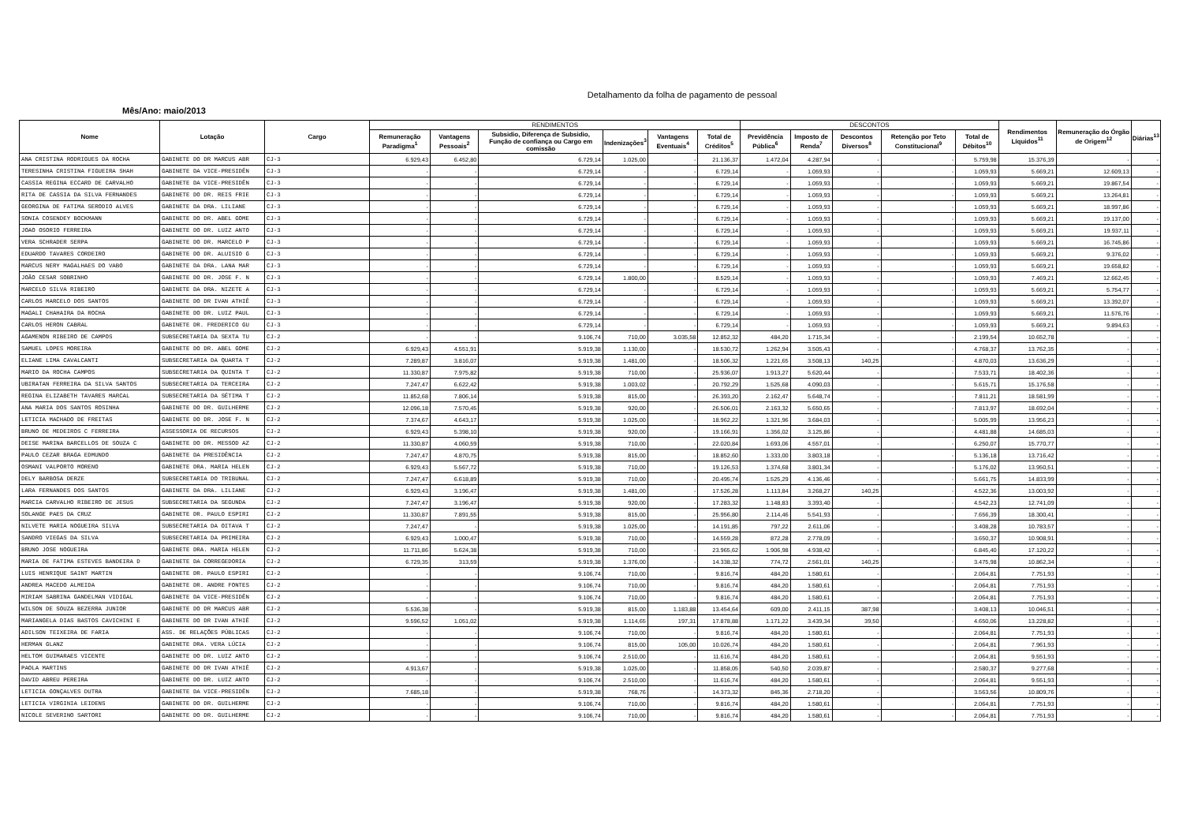Detalhamento da folha de pagamento de pessoal
Mês/Ano: maio/2013
| Nome | Lotação | Cargo | RENDIMENTOS | | | | | | DESCONTOS | | | | | Rendimentos Líquidos<sup>11</sup> | Remuneração do Órgão de Origem<sup>12</sup> | Diárias<sup>13</sup> |
| --- | --- | --- | --- | --- | --- | --- | --- | --- | --- | --- | --- | --- | --- | --- | --- | --- |
| | | | Remuneração Paradigma<sup>1</sup> | Vantagens Pessoais<sup>2</sup> | Subsidio, Diferença de Subsidio, Função de confiança ou Cargo em comissão | Indenizações<sup>3</sup> | Vantagens Eventuais<sup>4</sup> | Total de Créditos<sup>5</sup> | Previdência Pública<sup>6</sup> | Imposto de Renda<sup>7</sup> | Descontos Diversos<sup>8</sup> | Retenção por Teto Constitucional<sup>9</sup> | Total de Débitos<sup>10</sup> | | | |
| ANA CRISTINA RODRIGUES DA ROCHA | GABINETE DO DR MARCUS ABR | CJ-3 | 6.929,43 | 6.452,80 | 6.729,14 | 1.025,00 | - | 21.136,37 | 1.472,04 | 4.287,94 | - | - | 5.759,98 | 15.376,39 | - | - |
| TERESINHA CRISTINA FIGUEIRA SHAH | GABINETE DA VICE-PRESIDÊN | CJ-3 | - | - | 6.729,14 | - | - | 6.729,14 | - | 1.059,93 | - | - | 1.059,93 | 5.669,21 | 12.609,13 | - |
| CASSIA REGINA ECCARD DE CARVALHO | GABINETE DA VICE-PRESIDÊN | CJ-3 | - | - | 6.729,14 | - | - | 6.729,14 | - | 1.059,93 | - | - | 1.059,93 | 5.669,21 | 19.867,54 | - |
| RITA DE CASSIA DA SILVA FERNANDES | GABINETE DO DR. REIS FRIE | CJ-3 | - | - | 6.729,14 | - | - | 6.729,14 | - | 1.059,93 | - | - | 1.059,93 | 5.669,21 | 13.264,81 | - |
| GEORGINA DE FATIMA SERODIO ALVES | GABINETE DA DRA. LILIANE | CJ-3 | - | - | 6.729,14 | - | - | 6.729,14 | - | 1.059,93 | - | - | 1.059,93 | 5.669,21 | 18.997,86 | - |
| SONIA COSENDEY BOCKMANN | GABINETE DO DR. ABEL GOME | CJ-3 | - | - | 6.729,14 | - | - | 6.729,14 | - | 1.059,93 | - | - | 1.059,93 | 5.669,21 | 19.137,00 | - |
| JOAO OSORIO FERREIRA | GABINETE DO DR. LUIZ ANTO | CJ-3 | - | - | 6.729,14 | - | - | 6.729,14 | - | 1.059,93 | - | - | 1.059,93 | 5.669,21 | 19.937,11 | - |
| VERA SCHRADER SERPA | GABINETE DO DR. MARCELO P | CJ-3 | - | - | 6.729,14 | - | - | 6.729,14 | - | 1.059,93 | - | - | 1.059,93 | 5.669,21 | 16.745,86 | - |
| EDUARDO TAVARES CORDEIRO | GABINETE DO DR. ALUISIO G | CJ-3 | - | - | 6.729,14 | - | - | 6.729,14 | - | 1.059,93 | - | - | 1.059,93 | 5.669,21 | 9.376,02 | - |
| MARCUS NERY MAGALHAES DO VABO | GABINETE DA DRA. LANA MAR | CJ-3 | - | - | 6.729,14 | - | - | 6.729,14 | - | 1.059,93 | - | - | 1.059,93 | 5.669,21 | 19.658,82 | - |
| JOÃO CESAR SOBRINHO | GABINETE DO DR. JOSE F. N | CJ-3 | - | - | 6.729,14 | 1.800,00 | - | 8.529,14 | - | 1.059,93 | - | - | 1.059,93 | 7.469,21 | 12.662,45 | - |
| MARCELO SILVA RIBEIRO | GABINETE DA DRA. NIZETE A | CJ-3 | - | - | 6.729,14 | - | - | 6.729,14 | - | 1.059,93 | - | - | 1.059,93 | 5.669,21 | 5.754,77 | - |
| CARLOS MARCELO DOS SANTOS | GABINETE DO DR IVAN ATHIÊ | CJ-3 | - | - | 6.729,14 | - | - | 6.729,14 | - | 1.059,93 | - | - | 1.059,93 | 5.669,21 | 13.392,07 | - |
| MAGALI CHAHAIRA DA ROCHA | GABINETE DO DR. LUIZ PAUL | CJ-3 | - | - | 6.729,14 | - | - | 6.729,14 | - | 1.059,93 | - | - | 1.059,93 | 5.669,21 | 11.576,76 | - |
| CARLOS HERON CABRAL | GABINETE DR. FREDERICO GU | CJ-3 | - | - | 6.729,14 | - | - | 6.729,14 | - | 1.059,93 | - | - | 1.059,93 | 5.669,21 | 9.894,63 | - |
| AGAMENON RIBEIRO DE CAMPOS | SUBSECRETARIA DA SEXTA TU | CJ-2 | - | - | 9.106,74 | 710,00 | 3.035,58 | 12.852,32 | 484,20 | 1.715,34 | - | - | 2.199,54 | 10.652,78 | - | - |
| SAMUEL LOPES MOREIRA | GABINETE DO DR. ABEL GOME | CJ-2 | 6.929,43 | 4.551,91 | 5.919,38 | 1.130,00 | - | 18.530,72 | 1.262,94 | 3.505,43 | - | - | 4.768,37 | 13.762,35 | - | - |
| ELIANE LIMA CAVALCANTI | SUBSECRETARIA DA QUARTA T | CJ-2 | 7.289,87 | 3.816,07 | 5.919,38 | 1.481,00 | - | 18.506,32 | 1.221,65 | 3.508,13 | 140,25 | - | 4.870,03 | 13.636,29 | - | - |
| MARIO DA ROCHA CAMPOS | SUBSECRETARIA DA QUINTA T | CJ-2 | 11.330,87 | 7.975,82 | 5.919,38 | 710,00 | - | 25.936,07 | 1.913,27 | 5.620,44 | - | - | 7.533,71 | 18.402,36 | - | - |
| UBIRATAN FERREIRA DA SILVA SANTOS | SUBSECRETARIA DA TERCEIRA | CJ-2 | 7.247,47 | 6.622,42 | 5.919,38 | 1.003,02 | - | 20.792,29 | 1.525,68 | 4.090,03 | - | - | 5.615,71 | 15.176,58 | - | - |
| REGINA ELIZABETH TAVARES MARCAL | SUBSECRETARIA DA SÉTIMA T | CJ-2 | 11.852,68 | 7.806,14 | 5.919,38 | 815,00 | - | 26.393,20 | 2.162,47 | 5.648,74 | - | - | 7.811,21 | 18.581,99 | - | - |
| ANA MARIA DOS SANTOS ROSINHA | GABINETE DO DR. GUILHERME | CJ-2 | 12.096,18 | 7.570,45 | 5.919,38 | 920,00 | - | 26.506,01 | 2.163,32 | 5.650,65 | - | - | 7.813,97 | 18.692,04 | - | - |
| LETICIA MACHADO DE FREITAS | GABINETE DO DR. JOSE F. N | CJ-2 | 7.374,67 | 4.643,17 | 5.919,38 | 1.025,00 | - | 18.962,22 | 1.321,96 | 3.684,03 | - | - | 5.005,99 | 13.956,23 | - | - |
| BRUNO DE MEDEIROS C FERREIRA | ASSESSORIA DE RECURSOS | CJ-2 | 6.929,43 | 5.398,10 | 5.919,38 | 920,00 | - | 19.166,91 | 1.356,02 | 3.125,86 | - | - | 4.481,88 | 14.685,03 | - | - |
| DEISE MARINA BARCELLOS DE SOUZA C | GABINETE DO DR. MESSOD AZ | CJ-2 | 11.330,87 | 4.060,59 | 5.919,38 | 710,00 | - | 22.020,84 | 1.693,06 | 4.557,01 | - | - | 6.250,07 | 15.770,77 | - | - |
| PAULO CEZAR BRAGA EDMUNDO | GABINETE DA PRESIDÊNCIA | CJ-2 | 7.247,47 | 4.870,75 | 5.919,38 | 815,00 | - | 18.852,60 | 1.333,00 | 3.803,18 | - | - | 5.136,18 | 13.716,42 | - | - |
| OSMANI VALPORTO MORENO | GABINETE DRA. MARIA HELEN | CJ-2 | 6.929,43 | 5.567,72 | 5.919,38 | 710,00 | - | 19.126,53 | 1.374,68 | 3.801,34 | - | - | 5.176,02 | 13.950,51 | - | - |
| DELY BARBOSA DERZE | SUBSECRETARIA DO TRIBUNAL | CJ-2 | 7.247,47 | 6.618,89 | 5.919,38 | 710,00 | - | 20.495,74 | 1.525,29 | 4.136,46 | - | - | 5.661,75 | 14.833,99 | - | - |
| LARA FERNANDES DOS SANTOS | GABINETE DA DRA. LILIANE | CJ-2 | 6.929,43 | 3.196,47 | 5.919,38 | 1.481,00 | - | 17.526,28 | 1.113,84 | 3.268,27 | 140,25 | - | 4.522,36 | 13.003,92 | - | - |
| MARCIA CARVALHO RIBEIRO DE JESUS | SUBSECRETARIA DA SEGUNDA | CJ-2 | 7.247,47 | 3.196,47 | 5.919,38 | 920,00 | - | 17.283,32 | 1.148,83 | 3.393,40 | - | - | 4.542,23 | 12.741,09 | - | - |
| SOLANGE PAES DA CRUZ | GABINETE DR. PAULO ESPIRI | CJ-2 | 11.330,87 | 7.891,55 | 5.919,38 | 815,00 | - | 25.956,80 | 2.114,46 | 5.541,93 | - | - | 7.656,39 | 18.300,41 | - | - |
| NILVETE MARIA NOGUEIRA SILVA | SUBSECRETARIA DA OITAVA T | CJ-2 | 7.247,47 | - | 5.919,38 | 1.025,00 | - | 14.191,85 | 797,22 | 2.611,06 | - | - | 3.408,28 | 10.783,57 | - | - |
| SANDRO VIEGAS DA SILVA | SUBSECRETARIA DA PRIMEIRA | CJ-2 | 6.929,43 | 1.000,47 | 5.919,38 | 710,00 | - | 14.559,28 | 872,28 | 2.778,09 | - | - | 3.650,37 | 10.908,91 | - | - |
| BRUNO JOSE NOGUEIRA | GABINETE DRA. MARIA HELEN | CJ-2 | 11.711,86 | 5.624,38 | 5.919,38 | 710,00 | - | 23.965,62 | 1.906,98 | 4.938,42 | - | - | 6.845,40 | 17.120,22 | - | - |
| MARIA DE FATIMA ESTEVES BANDEIRA D | GABINETE DA CORREGEDORIA | CJ-2 | 6.729,35 | 313,59 | 5.919,38 | 1.376,00 | - | 14.338,32 | 774,72 | 2.561,01 | 140,25 | - | 3.475,98 | 10.862,34 | - | - |
| LUIS HENRIQUE SAINT MARTIN | GABINETE DR. PAULO ESPIRI | CJ-2 | - | - | 9.106,74 | 710,00 | - | 9.816,74 | 484,20 | 1.580,61 | - | - | 2.064,81 | 7.751,93 | - | - |
| ANDREA MACEDO ALMEIDA | GABINETE DR. ANDRE FONTES | CJ-2 | - | - | 9.106,74 | 710,00 | - | 9.816,74 | 484,20 | 1.580,61 | - | - | 2.064,81 | 7.751,93 | - | - |
| MIRIAM SABRINA GANDELMAN VIDIGAL | GABINETE DA VICE-PRESIDÊN | CJ-2 | - | - | 9.106,74 | 710,00 | - | 9.816,74 | 484,20 | 1.580,61 | - | - | 2.064,81 | 7.751,93 | - | - |
| WILSON DE SOUZA BEZERRA JUNIOR | GABINETE DO DR MARCUS ABR | CJ-2 | 5.536,38 | - | 5.919,38 | 815,00 | 1.183,88 | 13.454,64 | 609,00 | 2.411,15 | 387,98 | - | 3.408,13 | 10.046,51 | - | - |
| MARIANGELA DIAS BASTOS CAVICHINI E | GABINETE DO DR IVAN ATHIÊ | CJ-2 | 9.596,52 | 1.051,02 | 5.919,38 | 1.114,65 | 197,31 | 17.878,88 | 1.171,22 | 3.439,34 | 39,50 | - | 4.650,06 | 13.228,82 | - | - |
| ADILSON TEIXEIRA DE FARIA | ASS. DE RELAÇÕES PÚBLICAS | CJ-2 | - | - | 9.106,74 | 710,00 | - | 9.816,74 | 484,20 | 1.580,61 | - | - | 2.064,81 | 7.751,93 | - | - |
| HERMAN GLANZ | GABINETE DRA. VERA LÚCIA | CJ-2 | - | - | 9.106,74 | 815,00 | 105,00 | 10.026,74 | 484,20 | 1.580,61 | - | - | 2.064,81 | 7.961,93 | - | - |
| HELTOM GUIMARAES VICENTE | GABINETE DO DR. LUIZ ANTO | CJ-2 | - | - | 9.106,74 | 2.510,00 | - | 11.616,74 | 484,20 | 1.580,61 | - | - | 2.064,81 | 9.551,93 | - | - |
| PAOLA MARTINS | GABINETE DO DR IVAN ATHIÊ | CJ-2 | 4.913,67 | - | 5.919,38 | 1.025,00 | - | 11.858,05 | 540,50 | 2.039,87 | - | - | 2.580,37 | 9.277,68 | - | - |
| DAVID ABREU PEREIRA | GABINETE DO DR. LUIZ ANTO | CJ-2 | - | - | 9.106,74 | 2.510,00 | - | 11.616,74 | 484,20 | 1.580,61 | - | - | 2.064,81 | 9.551,93 | - | - |
| LETICIA GONÇALVES DUTRA | GABINETE DA VICE-PRESIDÊN | CJ-2 | 7.685,18 | - | 5.919,38 | 768,76 | - | 14.373,32 | 845,36 | 2.718,20 | - | - | 3.563,56 | 10.809,76 | - | - |
| LETICIA VIRGINIA LEIDENS | GABINETE DO DR. GUILHERME | CJ-2 | - | - | 9.106,74 | 710,00 | - | 9.816,74 | 484,20 | 1.580,61 | - | - | 2.064,81 | 7.751,93 | - | - |
| NICOLE SEVERINO SARTORI | GABINETE DO DR. GUILHERME | CJ-2 | - | - | 9.106,74 | 710,00 | - | 9.816,74 | 484,20 | 1.580,61 | - | - | 2.064,81 | 7.751,93 | - | - |